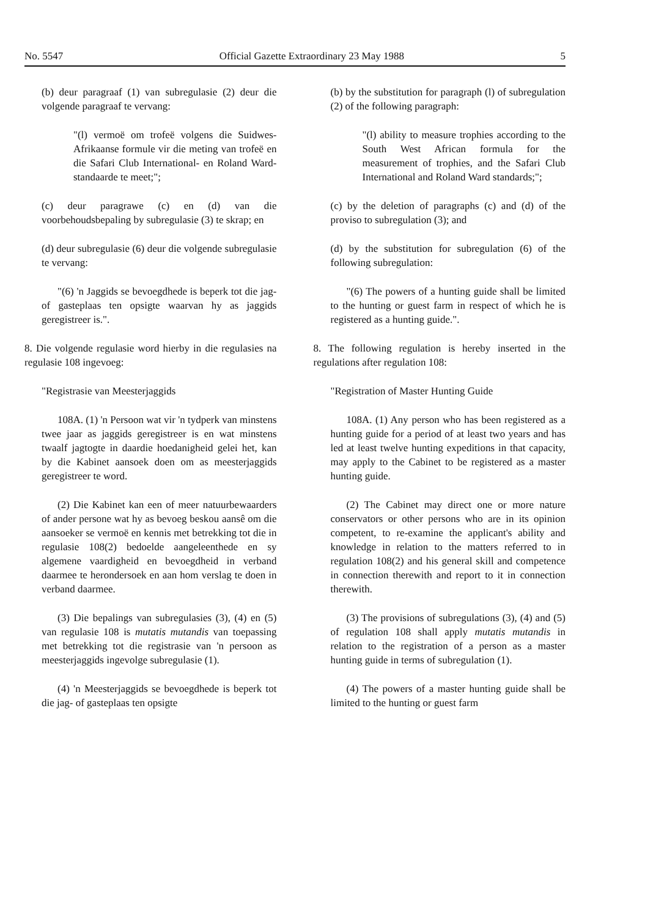No. 5547 Official Gazette Extraordinary 23 May 1988 5
(b) deur paragraaf (1) van subregulasie (2) deur die volgende paragraaf te vervang:
"(l) vermoë om trofeë volgens die Suidwes-Afrikaanse formule vir die meting van trofeë en die Safari Club International- en Roland Ward-standaarde te meet;";
(c) deur paragrawe (c) en (d) van die voorbehoudsbepaling by subregulasie (3) te skrap; en
(d) deur subregulasie (6) deur die volgende subregulasie te vervang:
"(6) 'n Jaggids se bevoegdhede is beperk tot die jag- of gasteplaas ten opsigte waarvan hy as jaggids geregistreer is.".
8. Die volgende regulasie word hierby in die regulasies na regulasie 108 ingevoeg:
"Registrasie van Meesterjaggids
108A. (1) 'n Persoon wat vir 'n tydperk van minstens twee jaar as jaggids geregistreer is en wat minstens twaalf jagtogte in daardie hoedanigheid gelei het, kan by die Kabinet aansoek doen om as meesterjaggids geregistreer te word.
(2) Die Kabinet kan een of meer natuurbewaarders of ander persone wat hy as bevoeg beskou aansê om die aansoeker se vermoë en kennis met betrekking tot die in regulasie 108(2) bedoelde aangeleenthede en sy algemene vaardigheid en bevoegdheid in verband daarmee te herondersoek en aan hom verslag te doen in verband daarmee.
(3) Die bepalings van subregulasies (3), (4) en (5) van regulasie 108 is mutatis mutandis van toepassing met betrekking tot die registrasie van 'n persoon as meesterjaggids ingevolge subregulasie (1).
(4) 'n Meesterjaggids se bevoegdhede is beperk tot die jag- of gasteplaas ten opsigte
(b) by the substitution for paragraph (l) of subregulation (2) of the following paragraph:
"(l) ability to measure trophies according to the South West African formula for the measurement of trophies, and the Safari Club International and Roland Ward standards;";
(c) by the deletion of paragraphs (c) and (d) of the proviso to subregulation (3); and
(d) by the substitution for subregulation (6) of the following subregulation:
"(6) The powers of a hunting guide shall be limited to the hunting or guest farm in respect of which he is registered as a hunting guide.".
8. The following regulation is hereby inserted in the regulations after regulation 108:
"Registration of Master Hunting Guide
108A. (1) Any person who has been registered as a hunting guide for a period of at least two years and has led at least twelve hunting expeditions in that capacity, may apply to the Cabinet to be registered as a master hunting guide.
(2) The Cabinet may direct one or more nature conservators or other persons who are in its opinion competent, to re-examine the applicant's ability and knowledge in relation to the matters referred to in regulation 108(2) and his general skill and competence in connection therewith and report to it in connection therewith.
(3) The provisions of subregulations (3), (4) and (5) of regulation 108 shall apply mutatis mutandis in relation to the registration of a person as a master hunting guide in terms of subregulation (1).
(4) The powers of a master hunting guide shall be limited to the hunting or guest farm